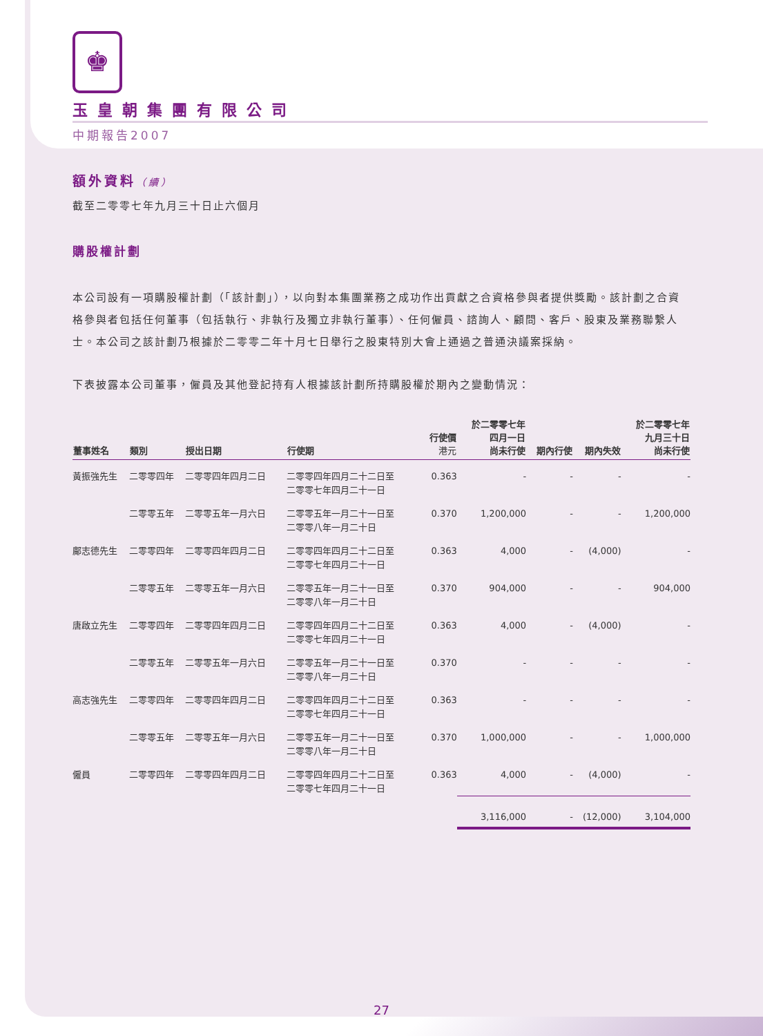♚
玉皇朝集團有限公司
中期報告2007
額外資料（續）
截至二零零七年九月三十日止六個月
購股權計劃
本公司設有一項購股權計劃（「該計劃」），以向對本集團業務之成功作出貢獻之合資格參與者提供獎勵。該計劃之合資格參與者包括任何董事（包括執行、非執行及獨立非執行董事）、任何僱員、諮詢人、顧問、客戶、股東及業務聯繫人士。本公司之該計劃乃根據於二零零二年十月七日舉行之股東特別大會上通過之普通決議案採納。
下表披露本公司董事，僱員及其他登記持有人根據該計劃所持購股權於期內之變動情況：
| 董事姓名 | 類別 | 授出日期 | 行使期 | 行使價 港元 | 於二零零七年 四月一日 尚未行使 | 期內行使 | 期內失效 | 於二零零七年 九月三十日 尚未行使 |
| --- | --- | --- | --- | --- | --- | --- | --- | --- |
| 黃振強先生 | 二零零四年 | 二零零四年四月二日 | 二零零四年四月二十二日至 二零零七年四月二十一日 | 0.363 | - | - | - | - |
| | 二零零五年 | 二零零五年一月六日 | 二零零五年一月二十一日至 二零零八年一月二十日 | 0.370 | 1,200,000 | - | - | 1,200,000 |
| 鄺志德先生 | 二零零四年 | 二零零四年四月二日 | 二零零四年四月二十二日至 二零零七年四月二十一日 | 0.363 | 4,000 | - | (4,000) | - |
| | 二零零五年 | 二零零五年一月六日 | 二零零五年一月二十一日至 二零零八年一月二十日 | 0.370 | 904,000 | - | - | 904,000 |
| 唐啟立先生 | 二零零四年 | 二零零四年四月二日 | 二零零四年四月二十二日至 二零零七年四月二十一日 | 0.363 | 4,000 | - | (4,000) | - |
| | 二零零五年 | 二零零五年一月六日 | 二零零五年一月二十一日至 二零零八年一月二十日 | 0.370 | - | - | - | - |
| 高志強先生 | 二零零四年 | 二零零四年四月二日 | 二零零四年四月二十二日至 二零零七年四月二十一日 | 0.363 | - | - | - | - |
| | 二零零五年 | 二零零五年一月六日 | 二零零五年一月二十一日至 二零零八年一月二十日 | 0.370 | 1,000,000 | - | - | 1,000,000 |
| 僱員 | 二零零四年 | 二零零四年四月二日 | 二零零四年四月二十二日至 二零零七年四月二十一日 | 0.363 | 4,000 | - | (4,000) | - |
| | | | | | 3,116,000 | - | (12,000) | 3,104,000 |
27